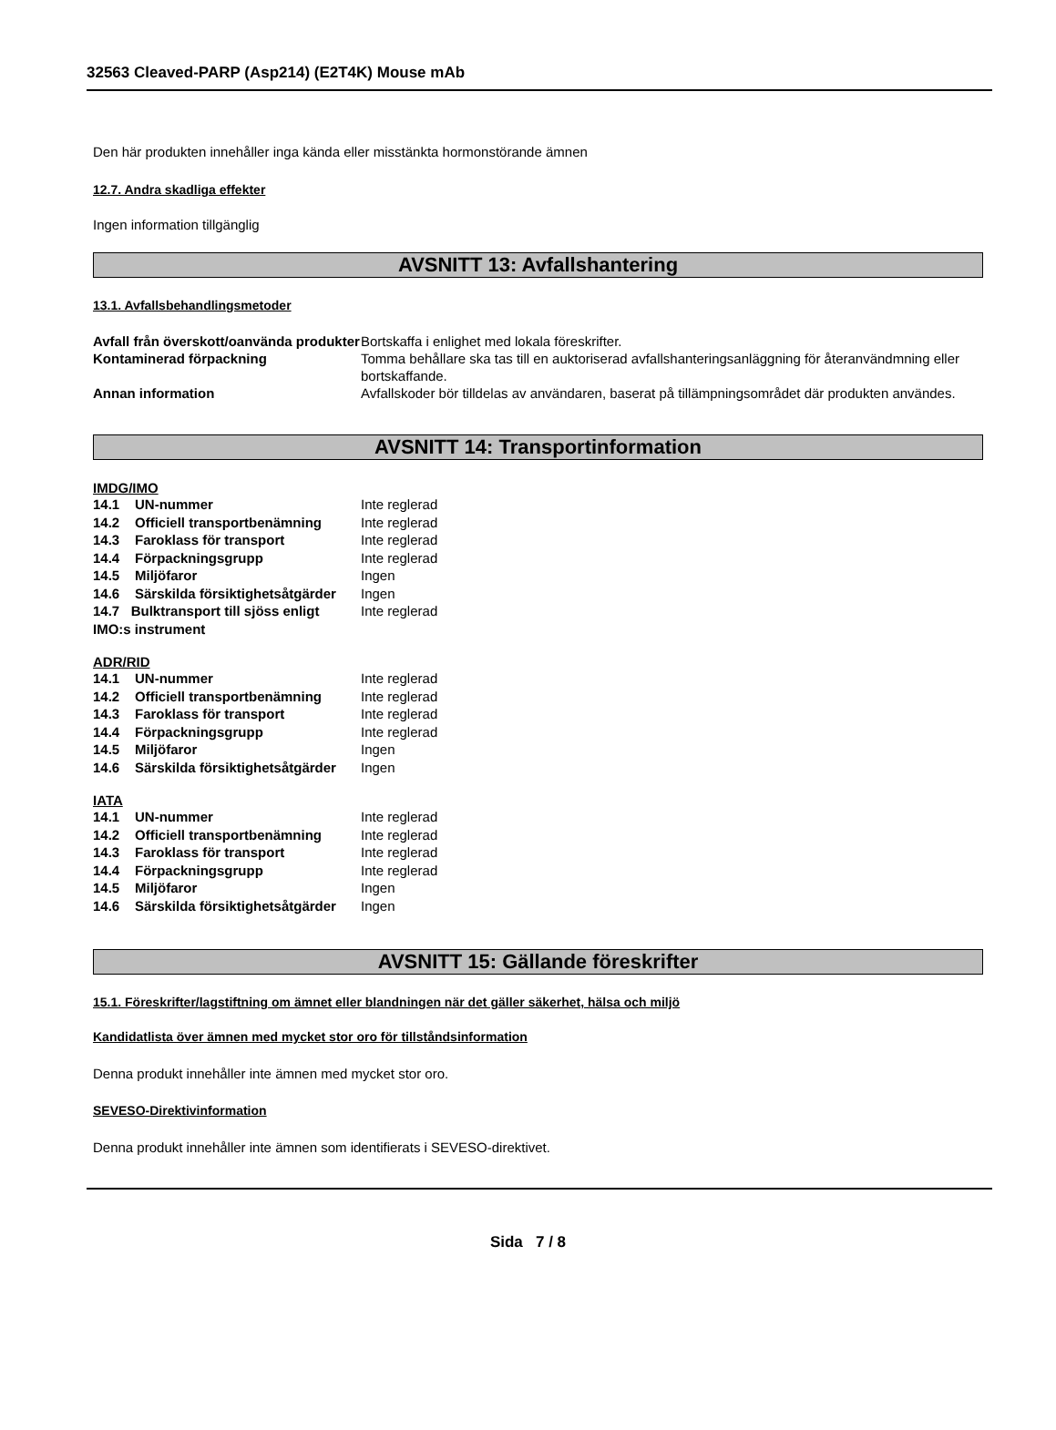32563 Cleaved-PARP (Asp214) (E2T4K) Mouse mAb
Den här produkten innehåller inga kända eller misstänkta hormonstörande ämnen
12.7. Andra skadliga effekter
Ingen information tillgänglig
AVSNITT 13: Avfallshantering
13.1. Avfallsbehandlingsmetoder
| Avfall från överskott/oanvända produkter | Bortskaffa i enlighet med lokala föreskrifter. |
| Kontaminerad förpackning | Tomma behållare ska tas till en auktoriserad avfallshanteringsanläggning för återanvändmning eller bortskaffande. |
| Annan information | Avfallskoder bör tilldelas av användaren, baserat på tillämpningsområdet där produkten användes. |
AVSNITT 14: Transportinformation
IMDG/IMO
| 14.1 | UN-nummer | Inte reglerad |
| 14.2 | Officiell transportbenämning | Inte reglerad |
| 14.3 | Faroklass för transport | Inte reglerad |
| 14.4 | Förpackningsgrupp | Inte reglerad |
| 14.5 | Miljöfaror | Ingen |
| 14.6 | Särskilda försiktighetsåtgärder | Ingen |
| 14.7 Bulktransport till sjöss enligt IMO:s instrument | | Inte reglerad |
ADR/RID
| 14.1 | UN-nummer | Inte reglerad |
| 14.2 | Officiell transportbenämning | Inte reglerad |
| 14.3 | Faroklass för transport | Inte reglerad |
| 14.4 | Förpackningsgrupp | Inte reglerad |
| 14.5 | Miljöfaror | Ingen |
| 14.6 | Särskilda försiktighetsåtgärder | Ingen |
IATA
| 14.1 | UN-nummer | Inte reglerad |
| 14.2 | Officiell transportbenämning | Inte reglerad |
| 14.3 | Faroklass för transport | Inte reglerad |
| 14.4 | Förpackningsgrupp | Inte reglerad |
| 14.5 | Miljöfaror | Ingen |
| 14.6 | Särskilda försiktighetsåtgärder | Ingen |
AVSNITT 15: Gällande föreskrifter
15.1. Föreskrifter/lagstiftning om ämnet eller blandningen när det gäller säkerhet, hälsa och miljö
Kandidatlista över ämnen med mycket stor oro för tillståndsinformation
Denna produkt innehåller inte ämnen med mycket stor oro.
SEVESO-Direktivinformation
Denna produkt innehåller inte ämnen som identifierats i SEVESO-direktivet.
Sida 7 / 8